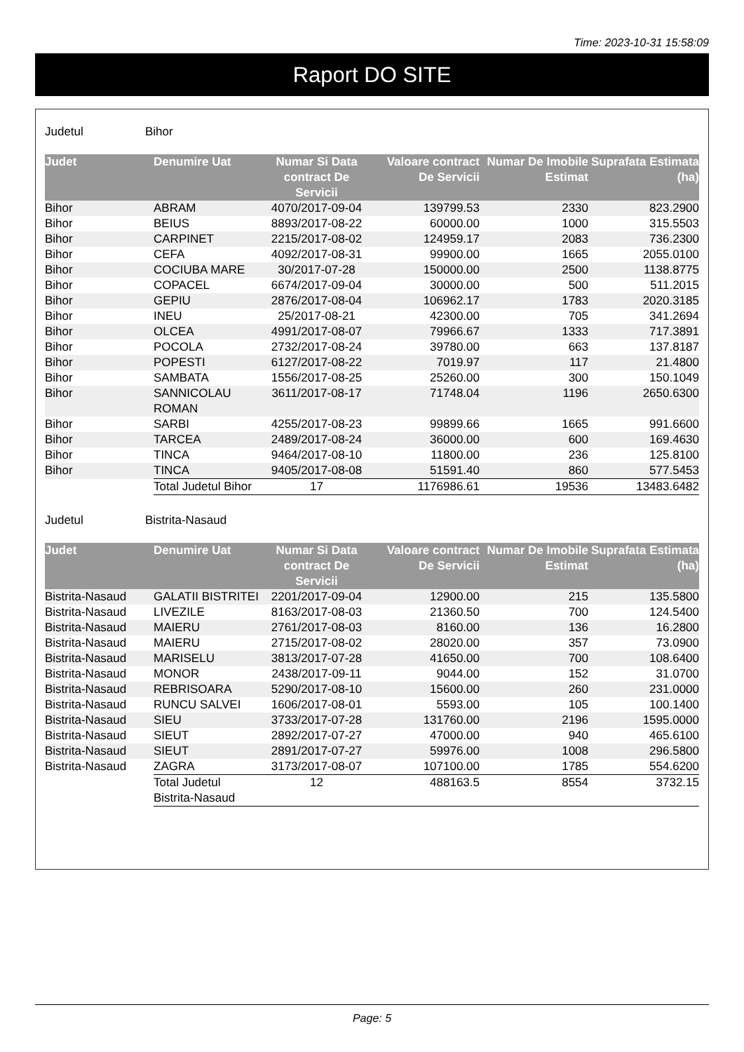Time: 2023-10-31 15:58:09
Raport DO SITE
Judetul Bihor
| Judet | Denumire Uat | Numar Si Data contract De Servicii | Valoare contract De Servicii | Numar De Imobile Estimat | Suprafata Estimata (ha) |
| --- | --- | --- | --- | --- | --- |
| Bihor | ABRAM | 4070/2017-09-04 | 139799.53 | 2330 | 823.2900 |
| Bihor | BEIUS | 8893/2017-08-22 | 60000.00 | 1000 | 315.5503 |
| Bihor | CARPINET | 2215/2017-08-02 | 124959.17 | 2083 | 736.2300 |
| Bihor | CEFA | 4092/2017-08-31 | 99900.00 | 1665 | 2055.0100 |
| Bihor | COCIUBA MARE | 30/2017-07-28 | 150000.00 | 2500 | 1138.8775 |
| Bihor | COPACEL | 6674/2017-09-04 | 30000.00 | 500 | 511.2015 |
| Bihor | GEPIU | 2876/2017-08-04 | 106962.17 | 1783 | 2020.3185 |
| Bihor | INEU | 25/2017-08-21 | 42300.00 | 705 | 341.2694 |
| Bihor | OLCEA | 4991/2017-08-07 | 79966.67 | 1333 | 717.3891 |
| Bihor | POCOLA | 2732/2017-08-24 | 39780.00 | 663 | 137.8187 |
| Bihor | POPESTI | 6127/2017-08-22 | 7019.97 | 117 | 21.4800 |
| Bihor | SAMBATA | 1556/2017-08-25 | 25260.00 | 300 | 150.1049 |
| Bihor | SANNICOLAU ROMAN | 3611/2017-08-17 | 71748.04 | 1196 | 2650.6300 |
| Bihor | SARBI | 4255/2017-08-23 | 99899.66 | 1665 | 991.6600 |
| Bihor | TARCEA | 2489/2017-08-24 | 36000.00 | 600 | 169.4630 |
| Bihor | TINCA | 9464/2017-08-10 | 11800.00 | 236 | 125.8100 |
| Bihor | TINCA | 9405/2017-08-08 | 51591.40 | 860 | 577.5453 |
| | Total Judetul Bihor | 17 | 1176986.61 | 19536 | 13483.6482 |
Judetul Bistrita-Nasaud
| Judet | Denumire Uat | Numar Si Data contract De Servicii | Valoare contract De Servicii | Numar De Imobile Estimat | Suprafata Estimata (ha) |
| --- | --- | --- | --- | --- | --- |
| Bistrita-Nasaud | GALATII BISTRITEI | 2201/2017-09-04 | 12900.00 | 215 | 135.5800 |
| Bistrita-Nasaud | LIVEZILE | 8163/2017-08-03 | 21360.50 | 700 | 124.5400 |
| Bistrita-Nasaud | MAIERU | 2761/2017-08-03 | 8160.00 | 136 | 16.2800 |
| Bistrita-Nasaud | MAIERU | 2715/2017-08-02 | 28020.00 | 357 | 73.0900 |
| Bistrita-Nasaud | MARISELU | 3813/2017-07-28 | 41650.00 | 700 | 108.6400 |
| Bistrita-Nasaud | MONOR | 2438/2017-09-11 | 9044.00 | 152 | 31.0700 |
| Bistrita-Nasaud | REBRISOARA | 5290/2017-08-10 | 15600.00 | 260 | 231.0000 |
| Bistrita-Nasaud | RUNCU SALVEI | 1606/2017-08-01 | 5593.00 | 105 | 100.1400 |
| Bistrita-Nasaud | SIEU | 3733/2017-07-28 | 131760.00 | 2196 | 1595.0000 |
| Bistrita-Nasaud | SIEUT | 2892/2017-07-27 | 47000.00 | 940 | 465.6100 |
| Bistrita-Nasaud | SIEUT | 2891/2017-07-27 | 59976.00 | 1008 | 296.5800 |
| Bistrita-Nasaud | ZAGRA | 3173/2017-08-07 | 107100.00 | 1785 | 554.6200 |
| | Total Judetul Bistrita-Nasaud | 12 | 488163.5 | 8554 | 3732.15 |
Page: 5